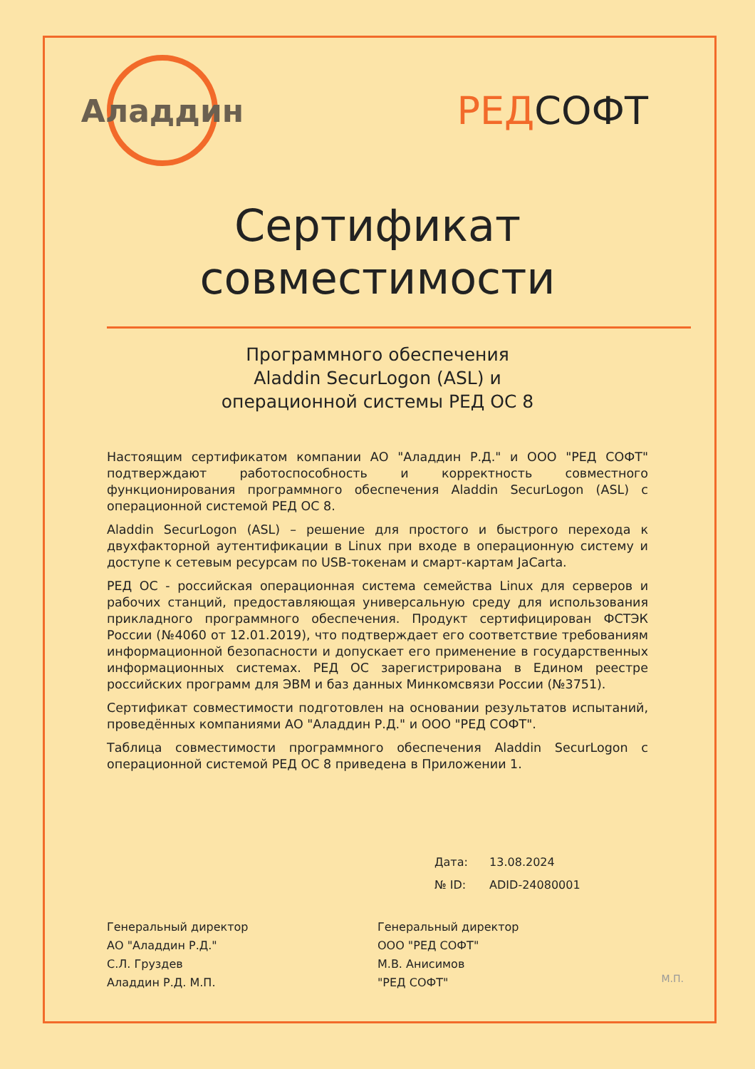Аладдин
РЕДСОФТ
Сертификат
совместимости
Программного обеспечения
Aladdin SecurLogon (ASL) и
операционной системы РЕД ОС 8
Настоящим сертификатом компании АО "Аладдин Р.Д." и ООО "РЕД СОФТ" подтверждают работоспособность и корректность совместного функционирования программного обеспечения Aladdin SecurLogon (ASL) с операционной системой РЕД ОС 8.
Aladdin SecurLogon (ASL) – решение для простого и быстрого перехода к двухфакторной аутентификации в Linux при входе в операционную систему и доступе к сетевым ресурсам по USB-токенам и смарт-картам JaCarta.
РЕД ОС - российская операционная система семейства Linux для серверов и рабочих станций, предоставляющая универсальную среду для использования прикладного программного обеспечения. Продукт сертифицирован ФСТЭК России (№4060 от 12.01.2019), что подтверждает его соответствие требованиям информационной безопасности и допускает его применение в государственных информационных системах. РЕД ОС зарегистрирована в Едином реестре российских программ для ЭВМ и баз данных Минкомсвязи России (№3751).
Сертификат совместимости подготовлен на основании результатов испытаний, проведённых компаниями АО "Аладдин Р.Д." и ООО "РЕД СОФТ".
Таблица совместимости программного обеспечения Aladdin SecurLogon с операционной системой РЕД ОС 8 приведена в Приложении 1.
Дата: 13.08.2024
№ ID: ADID-24080001
Генеральный директор
АО "Аладдин Р.Д."
С.Л. Груздев
Аладдин Р.Д. М.П.
Генеральный директор
ООО "РЕД СОФТ"
М.В. Анисимов
"РЕД СОФТ"
М.П.